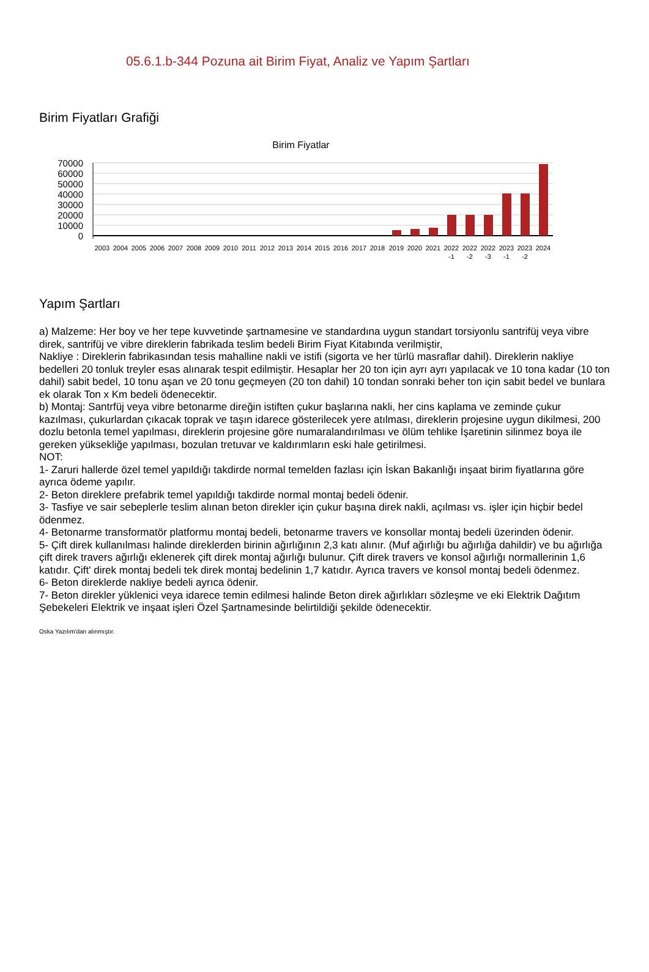05.6.1.b-344 Pozuna ait Birim Fiyat, Analiz ve Yapım Şartları
Birim Fiyatları Grafiği
Birim Fiyatlar
70000
60000
50000
40000
30000
20000
10000
0
2003
2004
2005
2006
2007
2008
2009
2010
2011
2012
2013
2014
2015
2016
2017
2018
2019
2020
2021
2022
2022
2022
2023
2023
2024
-1
-2
-3
-1
-2
Yapım Şartları
a) Malzeme: Her boy ve her tepe kuvvetinde şartnamesine ve standardına uygun standart torsiyonlu santrifüj veya vibre direk, santrifüj ve vibre direklerin fabrikada teslim bedeli Birim Fiyat Kitabında verilmiştir,
Nakliye : Direklerin fabrikasından tesis mahalline nakli ve istifi (sigorta ve her türlü masraflar dahil). Direklerin nakliye bedelleri 20 tonluk treyler esas alınarak tespit edilmiştir. Hesaplar her 20 ton için ayrı ayrı yapılacak ve 10 tona kadar (10 ton dahil) sabit bedel, 10 tonu aşan ve 20 tonu geçmeyen (20 ton dahil) 10 tondan sonraki beher ton için sabit bedel ve bunlara ek olarak Ton x Km bedeli ödenecektir.
b) Montaj: Santrfüj veya vibre betonarme direğin istiften çukur başlarına nakli, her cins kaplama ve zeminde çukur kazılması, çukurlardan çıkacak toprak ve taşın idarece gösterilecek yere atılması, direklerin projesine uygun dikilmesi, 200 dozlu betonla temel yapılması, direklerin projesine göre numaralandırılması ve ölüm tehlike İşaretinin silinmez boya ile gereken yüksekliğe yapılması, bozulan tretuvar ve kaldırımların eski hale getirilmesi.
NOT:
1- Zaruri hallerde özel temel yapıldığı takdirde normal temelden fazlası için İskan Bakanlığı inşaat birim fiyatlarına göre ayrıca ödeme yapılır.
2- Beton direklere prefabrik temel yapıldığı takdirde normal montaj bedeli ödenir.
3- Tasfiye ve sair sebeplerle teslim alınan beton direkler için çukur başına direk nakli, açılması vs. işler için hiçbir bedel ödenmez.
4- Betonarme transformatör platformu montaj bedeli, betonarme travers ve konsollar montaj bedeli üzerinden ödenir.
5- Çift direk kullanılması halinde direklerden birinin ağırlığının 2,3 katı alınır. (Muf ağırlığı bu ağırlığa dahildir) ve bu ağırlığa çift direk travers ağırlığı eklenerek çift direk montaj ağırlığı bulunur. Çift direk travers ve konsol ağırlığı normallerinin 1,6 katıdır. Çift' direk montaj bedeli tek direk montaj bedelinin 1,7 katıdır. Ayrıca travers ve konsol montaj bedeli ödenmez.
6- Beton direklerde nakliye bedeli ayrıca ödenir.
7- Beton direkler yüklenici veya idarece temin edilmesi halinde Beton direk ağırlıkları sözleşme ve eki Elektrik Dağıtım Şebekeleri Elektrik ve inşaat işleri Özel Şartnamesinde belirtildiği şekilde ödenecektir.
Oska Yazılım'dan alınmıştır.